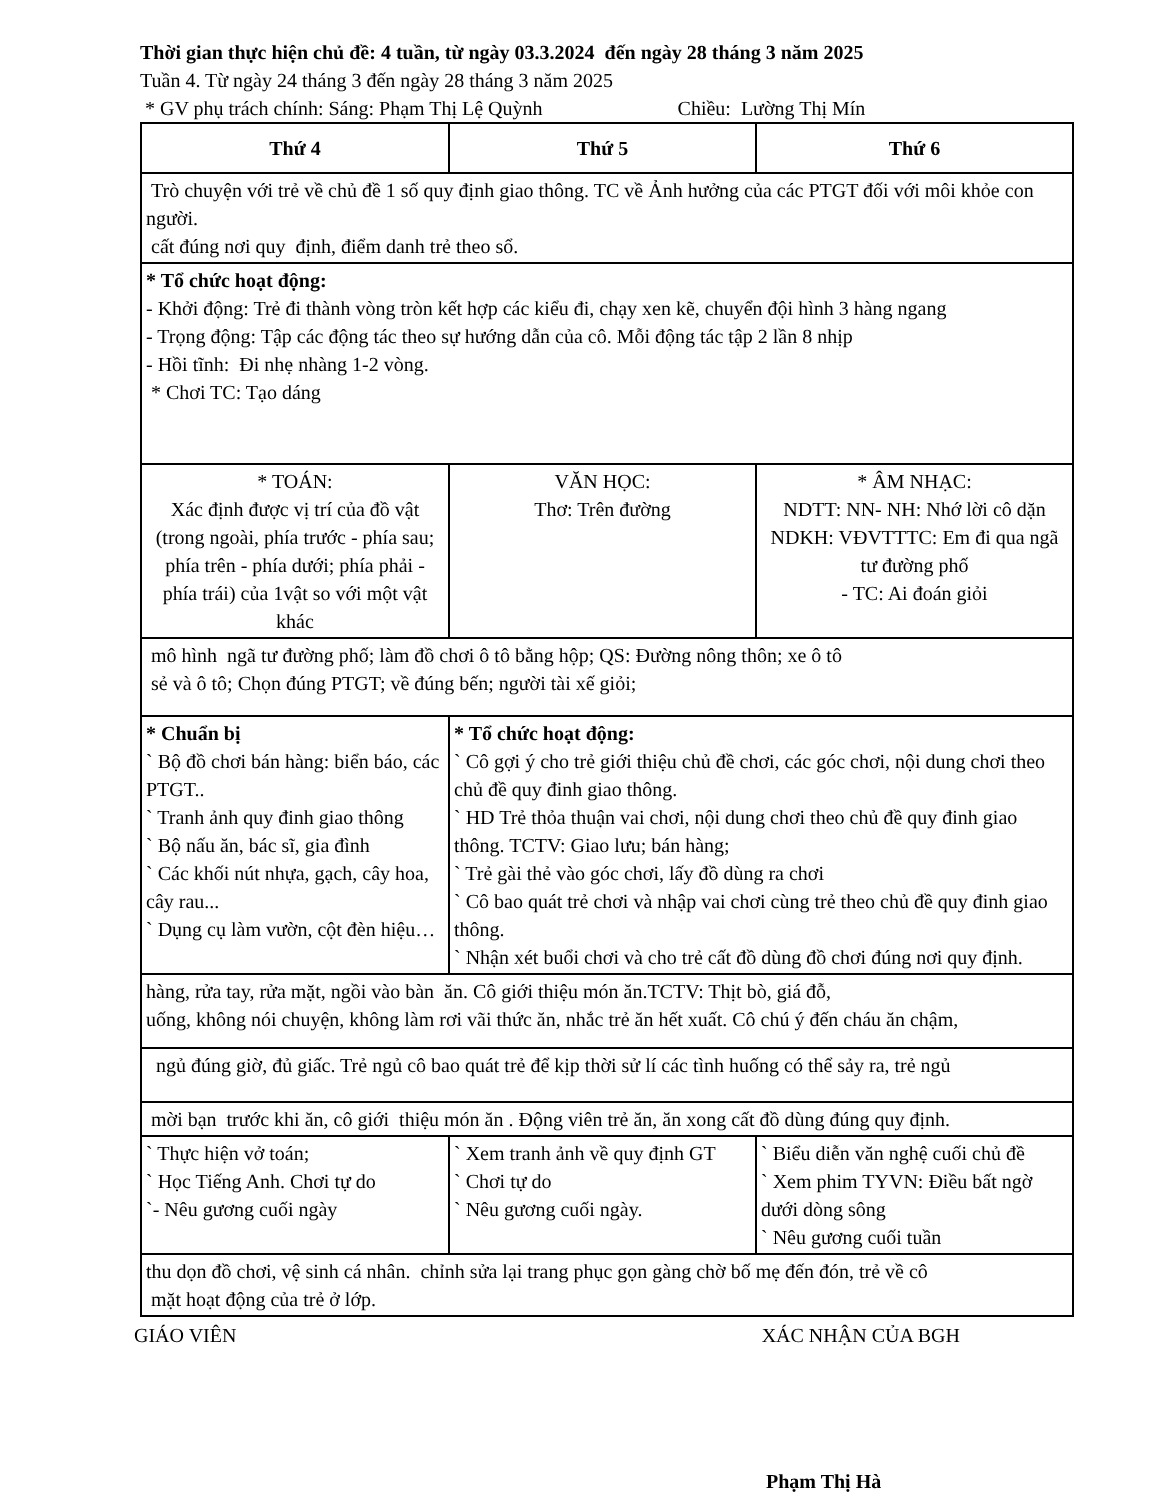Thời gian thực hiện chủ đề: 4 tuần, từ ngày 03.3.2024 đến ngày 28 tháng 3 năm 2025
Tuần 4. Từ ngày 24 tháng 3 đến ngày 28 tháng 3 năm 2025
* GV phụ trách chính: Sáng: Phạm Thị Lệ Quỳnh Chiều: Lường Thị Mín
| Thứ 4 | Thứ 5 | Thứ 6 |
| --- | --- | --- |
| Trò chuyện với trẻ về chủ đề 1 số quy định giao thông. TC về Ảnh hưởng của các PTGT đối với môi khỏe con người. cất đúng nơi quy định, điểm danh trẻ theo sổ. | | |
| * Tổ chức hoạt động: - Khởi động: Trẻ đi thành vòng tròn kết hợp các kiểu đi, chạy xen kẽ, chuyển đội hình 3 hàng ngang - Trọng động: Tập các động tác theo sự hướng dẫn của cô. Mỗi động tác tập 2 lần 8 nhịp - Hồi tĩnh: Đi nhẹ nhàng 1-2 vòng. * Chơi TC: Tạo dáng | | |
| * TOÁN: Xác định được vị trí của đồ vật (trong ngoài, phía trước - phía sau; phía trên - phía dưới; phía phải - phía trái) của 1vật so với một vật khác | VĂN HỌC: Thơ: Trên đường | * ÂM NHẠC: NDTT: NN- NH: Nhớ lời cô dặn NDKH: VĐVTTTC: Em đi qua ngã tư đường phố - TC: Ai đoán giỏi |
| mô hình ngã tư đường phố; làm đồ chơi ô tô bằng hộp; QS: Đường nông thôn; xe ô tô sẻ và ô tô; Chọn đúng PTGT; về đúng bến; người tài xế giỏi; | | |
| * Chuẩn bị ` Bộ đồ chơi bán hàng: biển báo, các PTGT.. ` Tranh ảnh quy đinh giao thông ` Bộ nấu ăn, bác sĩ, gia đình ` Các khối nút nhựa, gạch, cây hoa, cây rau... ` Dụng cụ làm vườn, cột đèn hiệu… | * Tổ chức hoạt động: ` Cô gợi ý cho trẻ giới thiệu chủ đề chơi, các góc chơi, nội dung chơi theo chủ đề quy đinh giao thông. ` HD Trẻ thỏa thuận vai chơi, nội dung chơi theo chủ đề quy đinh giao thông. TCTV: Giao lưu; bán hàng; ` Trẻ gài thẻ vào góc chơi, lấy đồ dùng ra chơi ` Cô bao quát trẻ chơi và nhập vai chơi cùng trẻ theo chủ đề quy đinh giao thông. ` Nhận xét buổi chơi và cho trẻ cất đồ dùng đồ chơi đúng nơi quy định. | |
| hàng, rửa tay, rửa mặt, ngồi vào bàn ăn. Cô giới thiệu món ăn.TCTV: Thịt bò, giá đỗ, uống, không nói chuyện, không làm rơi vãi thức ăn, nhắc trẻ ăn hết xuất. Cô chú ý đến cháu ăn chậm, | | |
| ngủ đúng giờ, đủ giấc. Trẻ ngủ cô bao quát trẻ để kịp thời sử lí các tình huống có thể sảy ra, trẻ ngủ | | |
| mời bạn trước khi ăn, cô giới thiệu món ăn . Động viên trẻ ăn, ăn xong cất đồ dùng đúng quy định. | | |
| ` Thực hiện vở toán; ` Học Tiếng Anh. Chơi tự do `- Nêu gương cuối ngày | ` Xem tranh ảnh về quy định GT ` Chơi tự do ` Nêu gương cuối ngày. | ` Biểu diễn văn nghệ cuối chủ đề ` Xem phim TYVN: Điều bất ngờ dưới dòng sông ` Nêu gương cuối tuần |
| thu dọn đồ chơi, vệ sinh cá nhân. chỉnh sửa lại trang phục gọn gàng chờ bố mẹ đến đón, trẻ về cô mặt hoạt động của trẻ ở lớp. | | |
GIÁO VIÊN XÁC NHẬN CỦA BGH
Phạm Thị Hà